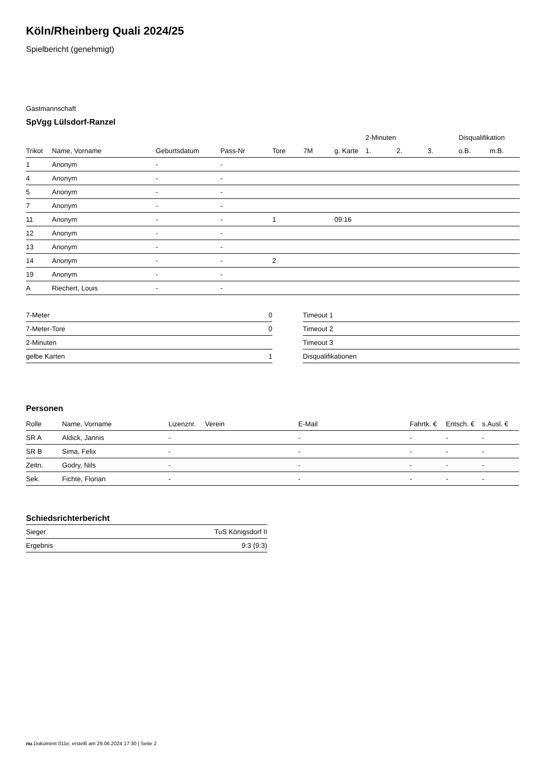Köln/Rheinberg Quali 2024/25
Spielbericht (genehmigt)
Gastmannschaft
SpVgg Lülsdorf-Ranzel
| | | | | | | | 2-Minuten | | | Disqualifikation | |
| --- | --- | --- | --- | --- | --- | --- | --- | --- | --- | --- | --- |
| Trikot | Name, Vorname | Geburtsdatum | Pass-Nr | Tore | 7M | g. Karte | 1. | 2. | 3. | o.B. | m.B. |
| 1 | Anonym | - | - | | | | | | | | |
| 4 | Anonym | - | - | | | | | | | | |
| 5 | Anonym | - | - | | | | | | | | |
| 7 | Anonym | - | - | | | | | | | | |
| 11 | Anonym | - | - | 1 | | 09:16 | | | | | |
| 12 | Anonym | - | - | | | | | | | | |
| 13 | Anonym | - | - | | | | | | | | |
| 14 | Anonym | - | - | 2 | | | | | | | |
| 19 | Anonym | - | - | | | | | | | | |
| A | Riechert, Louis | - | - | | | | | | | | |
| 7-Meter | 0 |
| 7-Meter-Tore | 0 |
| 2-Minuten | |
| gelbe Karten | 1 |
| Timeout 1 |
| Timeout 2 |
| Timeout 3 |
| Disqualifikationen |
Personen
| Rolle | Name, Vorname | Lizenznr. | Verein | E-Mail | Fahrtk. € | Entsch. € | s.Ausl. € |
| --- | --- | --- | --- | --- | --- | --- | --- |
| SR A | Aldick, Jannis | - | | - | - | - | - |
| SR B | Sima, Felix | - | | - | - | - | - |
| Zeitn. | Godry, Nils | - | | - | - | - | - |
| Sek. | Fichte, Florian | - | | - | - | - | - |
Schiedsrichterbericht
| Sieger | TuS Königsdorf II |
| Ergebnis | 9:3 (9:3) |
nu.Dokument 011e, erstellt am 29.06.2024 17:30 | Seite 2